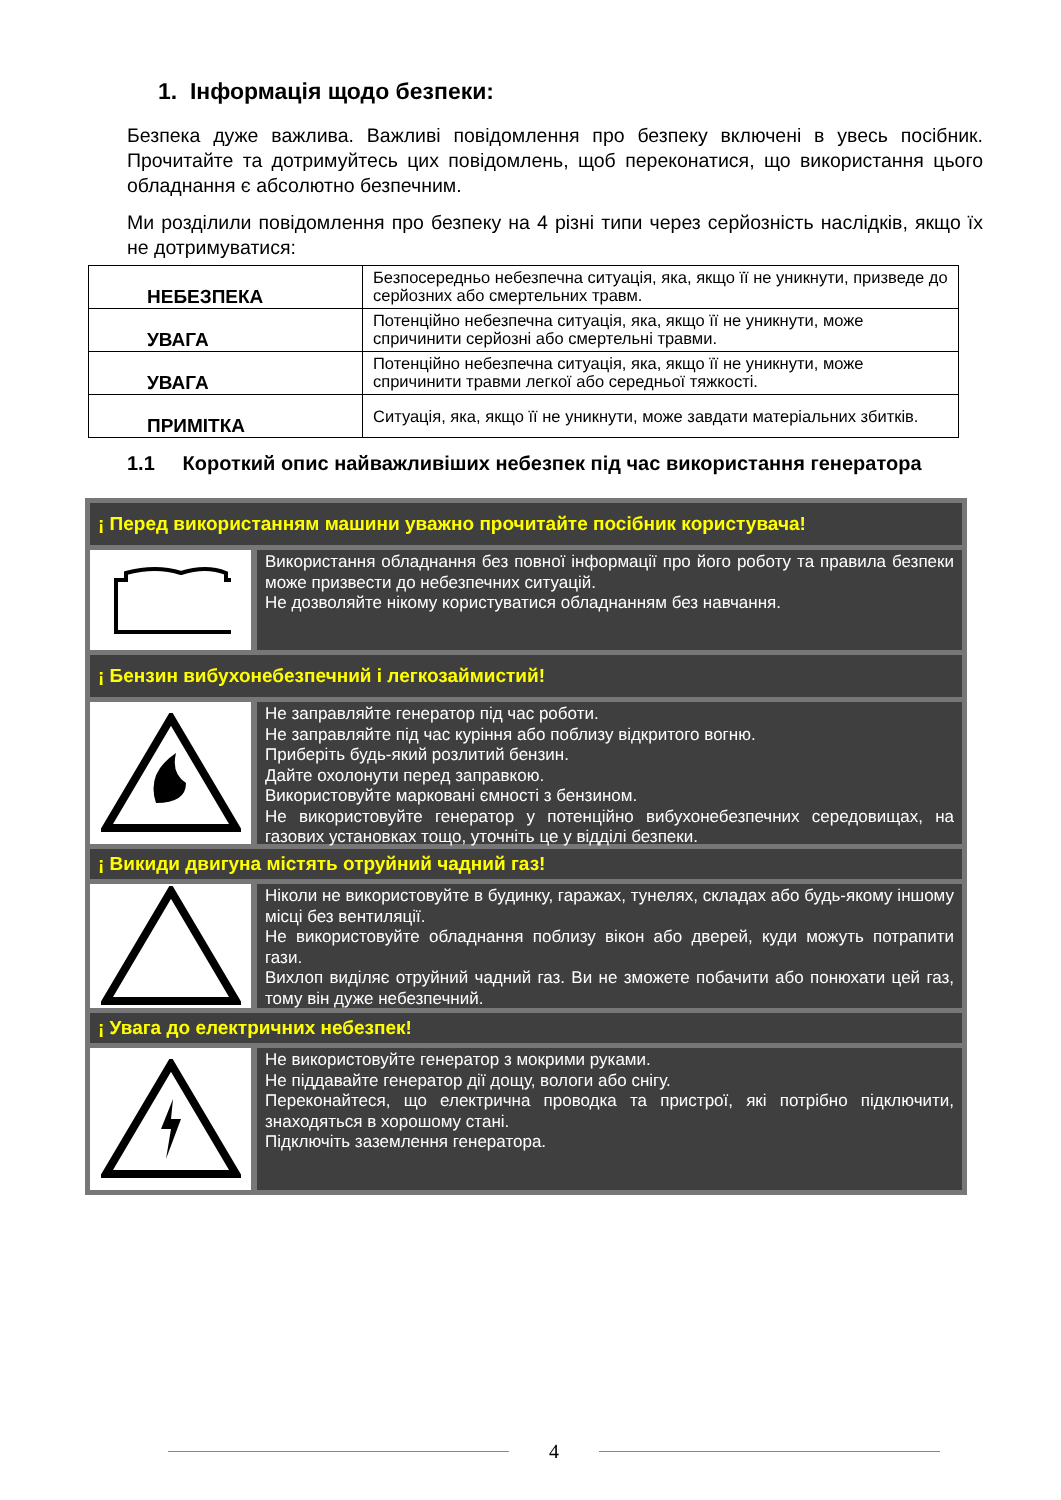1. Інформація щодо безпеки:
Безпека дуже важлива. Важливі повідомлення про безпеку включені в увесь посібник. Прочитайте та дотримуйтесь цих повідомлень, щоб переконатися, що використання цього обладнання є абсолютно безпечним.
Ми розділили повідомлення про безпеку на 4 різні типи через серйозність наслідків, якщо їх не дотримуватися:
| НЕБЕЗПЕКА | Безпосередньо небезпечна ситуація, яка, якщо її не уникнути, призведе до серйозних або смертельних травм. |
| УВАГА | Потенційно небезпечна ситуація, яка, якщо її не уникнути, може спричинити серйозні або смертельні травми. |
| УВАГА | Потенційно небезпечна ситуація, яка, якщо її не уникнути, може спричинити травми легкої або середньої тяжкості. |
| ПРИМІТКА | Ситуація, яка, якщо її не уникнути, може завдати матеріальних збитків. |
1.1 Короткий опис найважливіших небезпек під час використання генератора
¡ Перед використанням машини уважно прочитайте посібник користувача!
Використання обладнання без повної інформації про його роботу та правила безпеки може призвести до небезпечних ситуацій.
Не дозволяйте нікому користуватися обладнанням без навчання.
¡ Бензин вибухонебезпечний і легкозаймистий!
Не заправляйте генератор під час роботи.
Не заправляйте під час куріння або поблизу відкритого вогню.
Приберіть будь-який розлитий бензин.
Дайте охолонути перед заправкою.
Використовуйте марковані ємності з бензином.
Не використовуйте генератор у потенційно вибухонебезпечних середовищах, на газових установках тощо, уточніть це у відділі безпеки.
¡ Викиди двигуна містять отруйний чадний газ!
Ніколи не використовуйте в будинку, гаражах, тунелях, складах або будь-якому іншому місці без вентиляції.
Не використовуйте обладнання поблизу вікон або дверей, куди можуть потрапити гази.
Вихлоп виділяє отруйний чадний газ. Ви не зможете побачити або понюхати цей газ, тому він дуже небезпечний.
¡ Увага до електричних небезпек!
Не використовуйте генератор з мокрими руками.
Не піддавайте генератор дії дощу, вологи або снігу.
Переконайтеся, що електрична проводка та пристрої, які потрібно підключити, знаходяться в хорошому стані.
Підключіть заземлення генератора.
4